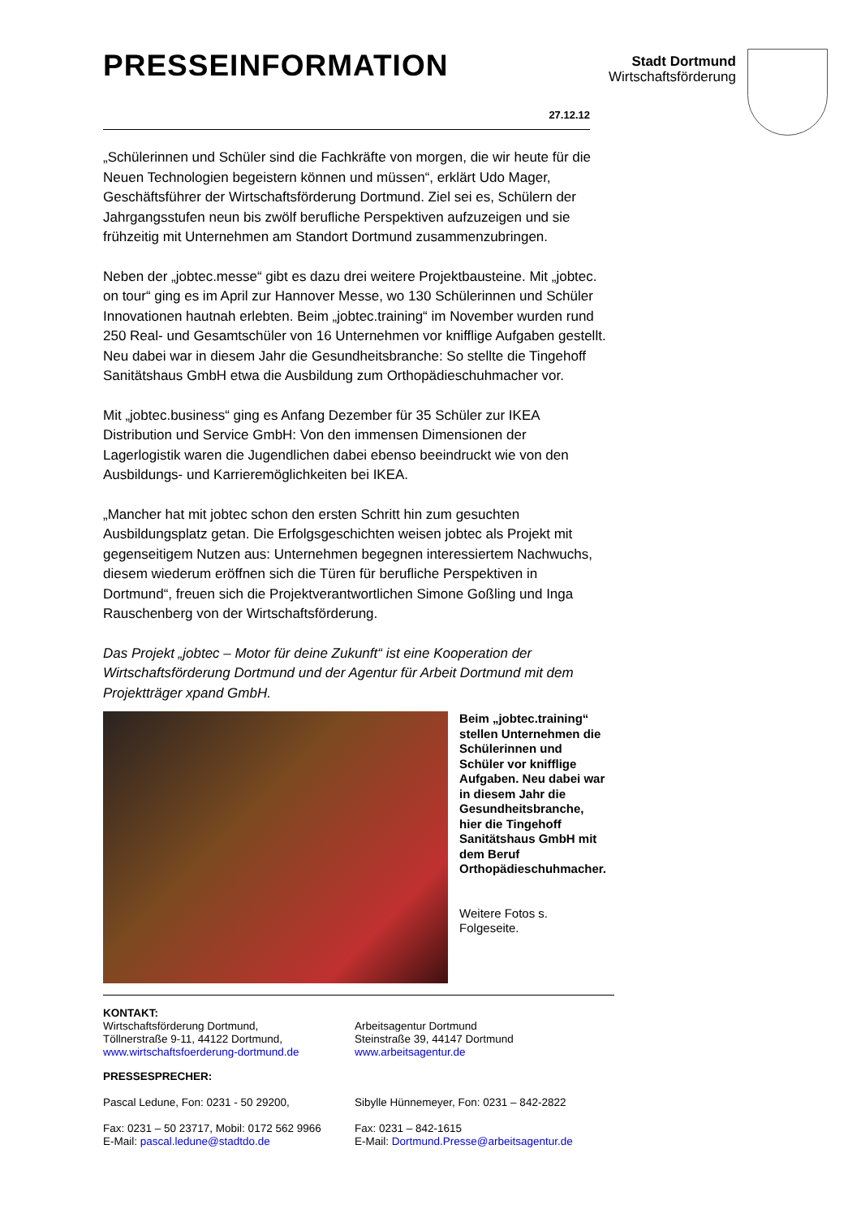Stadt Dortmund
Wirtschaftsförderung
PRESSEINFORMATION
27.12.12
„Schülerinnen und Schüler sind die Fachkräfte von morgen, die wir heute für die Neuen Technologien begeistern können und müssen“, erklärt Udo Mager, Geschäftsführer der Wirtschaftsförderung Dortmund. Ziel sei es, Schülern der Jahrgangsstufen neun bis zwölf berufliche Perspektiven aufzuzeigen und sie frühzeitig mit Unternehmen am Standort Dortmund zusammenzubringen.
Neben der „jobtec.messe“ gibt es dazu drei weitere Projektbausteine. Mit „jobtec. on tour“ ging es im April zur Hannover Messe, wo 130 Schülerinnen und Schüler Innovationen hautnah erlebten. Beim „jobtec.training“ im November wurden rund 250 Real- und Gesamtschüler von 16 Unternehmen vor knifflige Aufgaben gestellt. Neu dabei war in diesem Jahr die Gesundheitsbranche: So stellte die Tingehoff Sanitätshaus GmbH etwa die Ausbildung zum Orthopädieschuhmacher vor.
Mit „jobtec.business“ ging es Anfang Dezember für 35 Schüler zur IKEA Distribution und Service GmbH: Von den immensen Dimensionen der Lagerlogistik waren die Jugendlichen dabei ebenso beeindruckt wie von den Ausbildungs- und Karrieremöglichkeiten bei IKEA.
„Mancher hat mit jobtec schon den ersten Schritt hin zum gesuchten Ausbildungsplatz getan. Die Erfolgsgeschichten weisen jobtec als Projekt mit gegenseitigem Nutzen aus: Unternehmen begegnen interessiertem Nachwuchs, diesem wiederum eröffnen sich die Türen für berufliche Perspektiven in Dortmund“, freuen sich die Projektverantwortlichen Simone Goßling und Inga Rauschenberg von der Wirtschaftsförderung.
Das Projekt „jobtec – Motor für deine Zukunft“ ist eine Kooperation der Wirtschaftsförderung Dortmund und der Agentur für Arbeit Dortmund mit dem Projektträger xpand GmbH.
Beim „jobtec.training“ stellen Unternehmen die Schülerinnen und Schüler vor knifflige Aufgaben. Neu dabei war in diesem Jahr die Gesundheitsbranche, hier die Tingehoff Sanitätshaus GmbH mit dem Beruf Orthopädieschuhmacher.
Weitere Fotos s. Folgeseite.
KONTAKT:
Wirtschaftsförderung Dortmund,
Töllnerstraße 9-11, 44122 Dortmund,
www.wirtschaftsfoerderung-dortmund.de
Arbeitsagentur Dortmund
Steinstraße 39, 44147 Dortmund
www.arbeitsagentur.de
PRESSESPRECHER:
Pascal Ledune, Fon: 0231 - 50 29200,
Fax: 0231 – 50 23717, Mobil: 0172 562 9966
E-Mail: pascal.ledune@stadtdo.de
Sibylle Hünnemeyer, Fon: 0231 – 842-2822
Fax: 0231 – 842-1615
E-Mail: Dortmund.Presse@arbeitsagentur.de